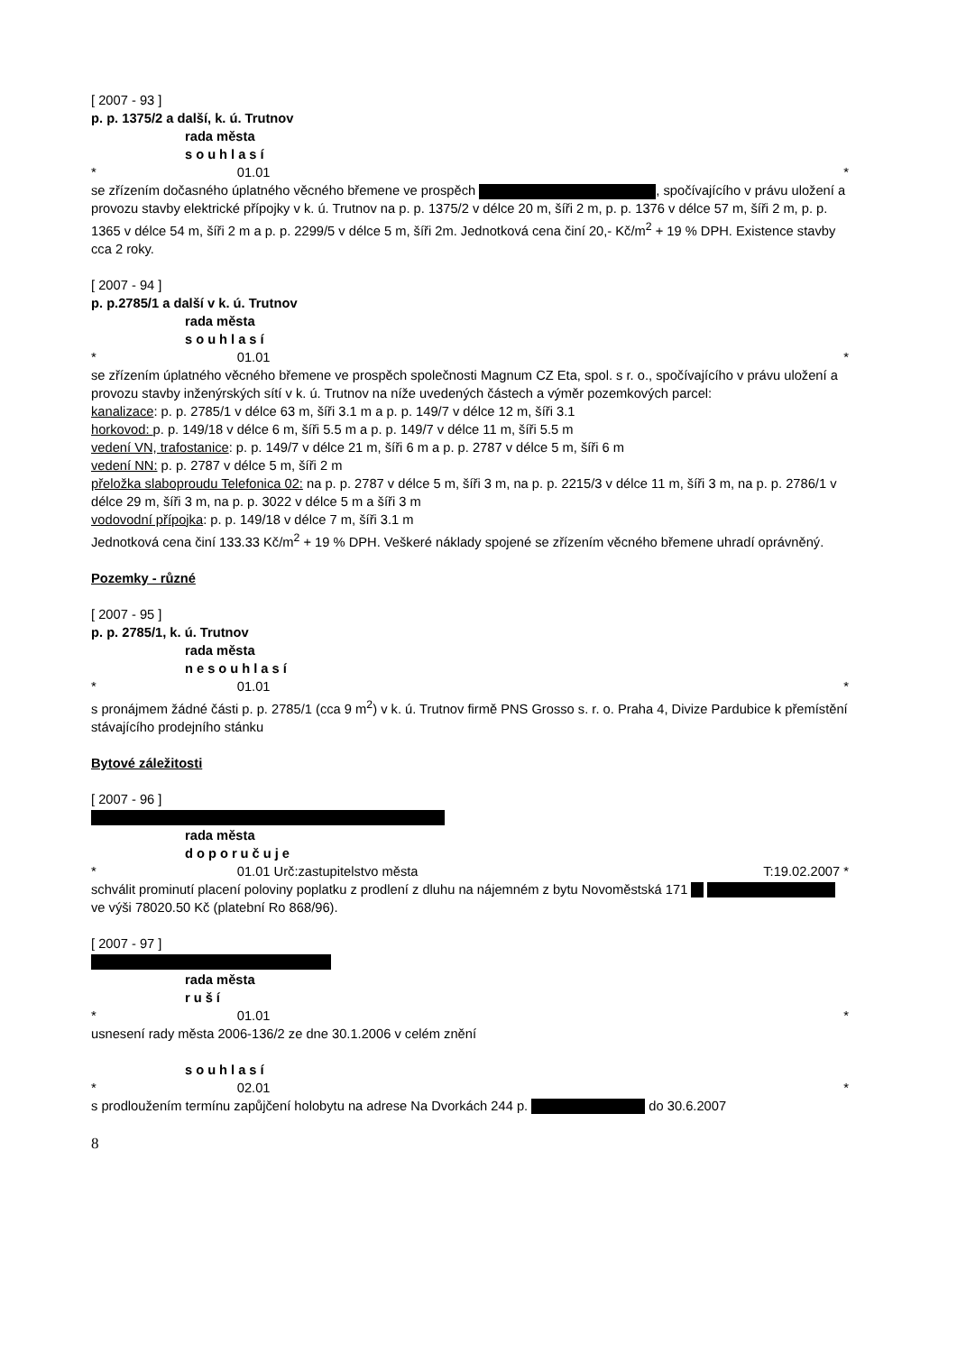[ 2007 - 93 ]
p. p. 1375/2 a další, k. ú. Trutnov
rada města
souhlasí
* 01.01 *
se zřízením dočasného úplatného věcného břemene ve prospěch , spočívajícího v právu uložení a provozu stavby elektrické přípojky v k. ú. Trutnov na p. p. 1375/2 v délce 20 m, šíři 2 m, p. p. 1376 v délce 57 m, šíři 2 m, p. p. 1365 v délce 54 m, šíři 2 m a p. p. 2299/5 v délce 5 m, šíři 2m. Jednotková cena činí 20,- Kč/m<sup>2</sup> + 19 % DPH. Existence stavby cca 2 roky.
[ 2007 - 94 ]
p. p.2785/1 a další v k. ú. Trutnov
rada města
souhlasí
* 01.01 *
se zřízením úplatného věcného břemene ve prospěch společnosti Magnum CZ Eta, spol. s r. o., spočívajícího v právu uložení a provozu stavby inženýrských sítí v k. ú. Trutnov na níže uvedených částech a výměr pozemkových parcel:
kanalizace: p. p. 2785/1 v délce 63 m, šíři 3.1 m a p. p. 149/7 v délce 12 m, šíři 3.1
horkovod: p. p. 149/18 v délce 6 m, šíři 5.5 m a p. p. 149/7 v délce 11 m, šíři 5.5 m
vedení VN, trafostanice: p. p. 149/7 v délce 21 m, šíři 6 m a p. p. 2787 v délce 5 m, šíři 6 m
vedení NN: p. p. 2787 v délce 5 m, šíři 2 m
přeložka slaboproudu Telefonica 02: na p. p. 2787 v délce 5 m, šíři 3 m, na p. p. 2215/3 v délce 11 m, šíři 3 m, na p. p. 2786/1 v délce 29 m, šíři 3 m, na p. p. 3022 v délce 5 m a šíři 3 m
vodovodní přípojka: p. p. 149/18 v délce 7 m, šíři 3.1 m
Jednotková cena činí 133.33 Kč/m<sup>2</sup> + 19 % DPH. Veškeré náklady spojené se zřízením věcného břemene uhradí oprávněný.
Pozemky - různé
[ 2007 - 95 ]
p. p. 2785/1, k. ú. Trutnov
rada města
nesouhlasí
* 01.01 *
s pronájmem žádné části p. p. 2785/1 (cca 9 m<sup>2</sup>) v k. ú. Trutnov firmě PNS Grosso s. r. o. Praha 4, Divize Pardubice k přemístění stávajícího prodejního stánku
Bytové záležitosti
[ 2007 - 96 ]
rada města
doporučuje
* 01.01 Urč:zastupitelstvo města T:19.02.2007 *
schválit prominutí placení poloviny poplatku z prodlení z dluhu na nájemném z bytu Novoměstská 171 ve výši 78020.50 Kč (platební Ro 868/96).
[ 2007 - 97 ]
rada města
ruší
* 01.01 *
usnesení rady města 2006-136/2 ze dne 30.1.2006 v celém znění
souhlasí
* 02.01 *
s prodloužením termínu zapůjčení holobytu na adrese Na Dvorkách 244 p. do 30.6.2007
8